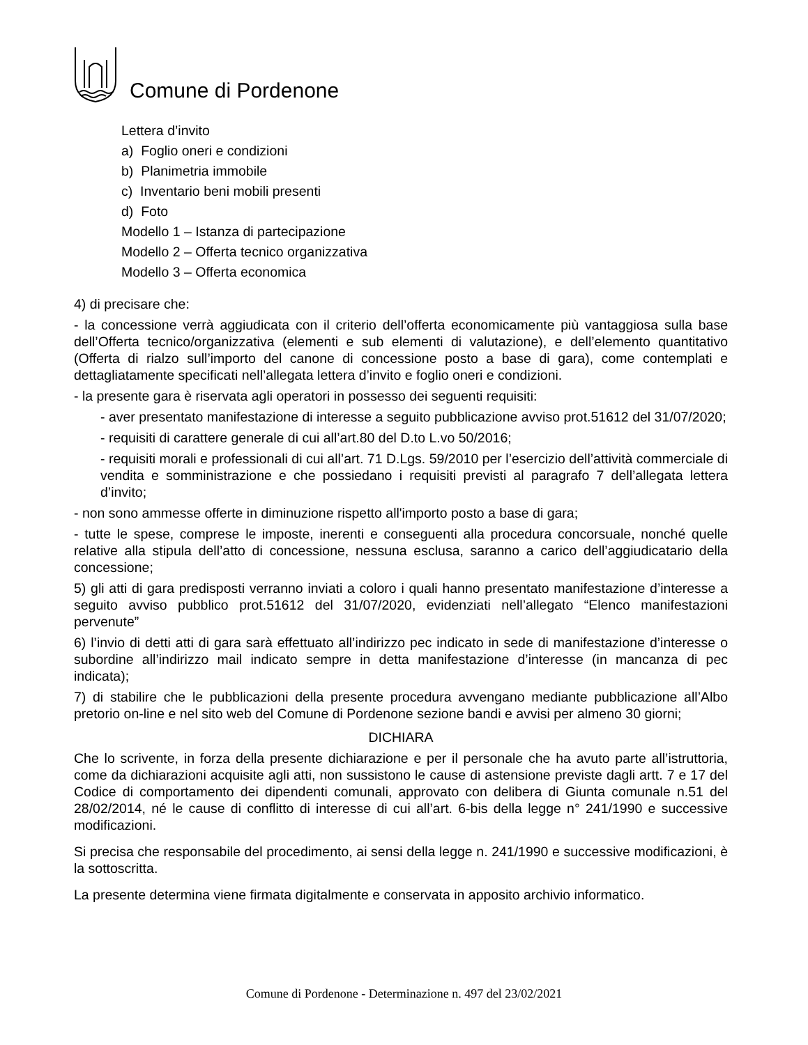Comune di Pordenone
Lettera d’invito
a) Foglio oneri e condizioni
b) Planimetria immobile
c) Inventario beni mobili presenti
d) Foto
Modello 1 – Istanza di partecipazione
Modello 2 – Offerta tecnico organizzativa
Modello 3 – Offerta economica
4) di precisare che:
- la concessione verrà aggiudicata con il criterio dell’offerta economicamente più vantaggiosa sulla base dell’Offerta tecnico/organizzativa (elementi e sub elementi di valutazione), e dell’elemento quantitativo (Offerta di rialzo sull’importo del canone di concessione posto a base di gara), come contemplati e dettagliatamente specificati nell’allegata lettera d’invito e foglio oneri e condizioni.
- la presente gara è riservata agli operatori in possesso dei seguenti requisiti:
- aver presentato manifestazione di interesse a seguito pubblicazione avviso prot.51612 del 31/07/2020;
- requisiti di carattere generale di cui all’art.80 del D.to L.vo 50/2016;
- requisiti morali e professionali di cui all’art. 71 D.Lgs. 59/2010 per l’esercizio dell’attività commerciale di vendita e somministrazione e che possiedano i requisiti previsti al paragrafo 7 dell’allegata lettera d’invito;
- non sono ammesse offerte in diminuzione rispetto all'importo posto a base di gara;
- tutte le spese, comprese le imposte, inerenti e conseguenti alla procedura concorsuale, nonché quelle relative alla stipula dell’atto di concessione, nessuna esclusa, saranno a carico dell’aggiudicatario della concessione;
5) gli atti di gara predisposti verranno inviati a coloro i quali hanno presentato manifestazione d’interesse a seguito avviso pubblico prot.51612 del 31/07/2020, evidenziati nell’allegato “Elenco manifestazioni pervenute”
6) l’invio di detti atti di gara sarà effettuato all’indirizzo pec indicato in sede di manifestazione d’interesse o subordine all’indirizzo mail indicato sempre in detta manifestazione d’interesse (in mancanza di pec indicata);
7) di stabilire che le pubblicazioni della presente procedura avvengano mediante pubblicazione all’Albo pretorio on-line e nel sito web del Comune di Pordenone sezione bandi e avvisi per almeno 30 giorni;
DICHIARA
Che lo scrivente, in forza della presente dichiarazione e per il personale che ha avuto parte all’istruttoria, come da dichiarazioni acquisite agli atti, non sussistono le cause di astensione previste dagli artt. 7 e 17 del Codice di comportamento dei dipendenti comunali, approvato con delibera di Giunta comunale n.51 del 28/02/2014, né le cause di conflitto di interesse di cui all’art. 6-bis della legge n° 241/1990 e successive modificazioni.
Si precisa che responsabile del procedimento, ai sensi della legge n. 241/1990 e successive modificazioni, è la sottoscritta.
La presente determina viene firmata digitalmente e conservata in apposito archivio informatico.
Comune di Pordenone - Determinazione n. 497 del 23/02/2021